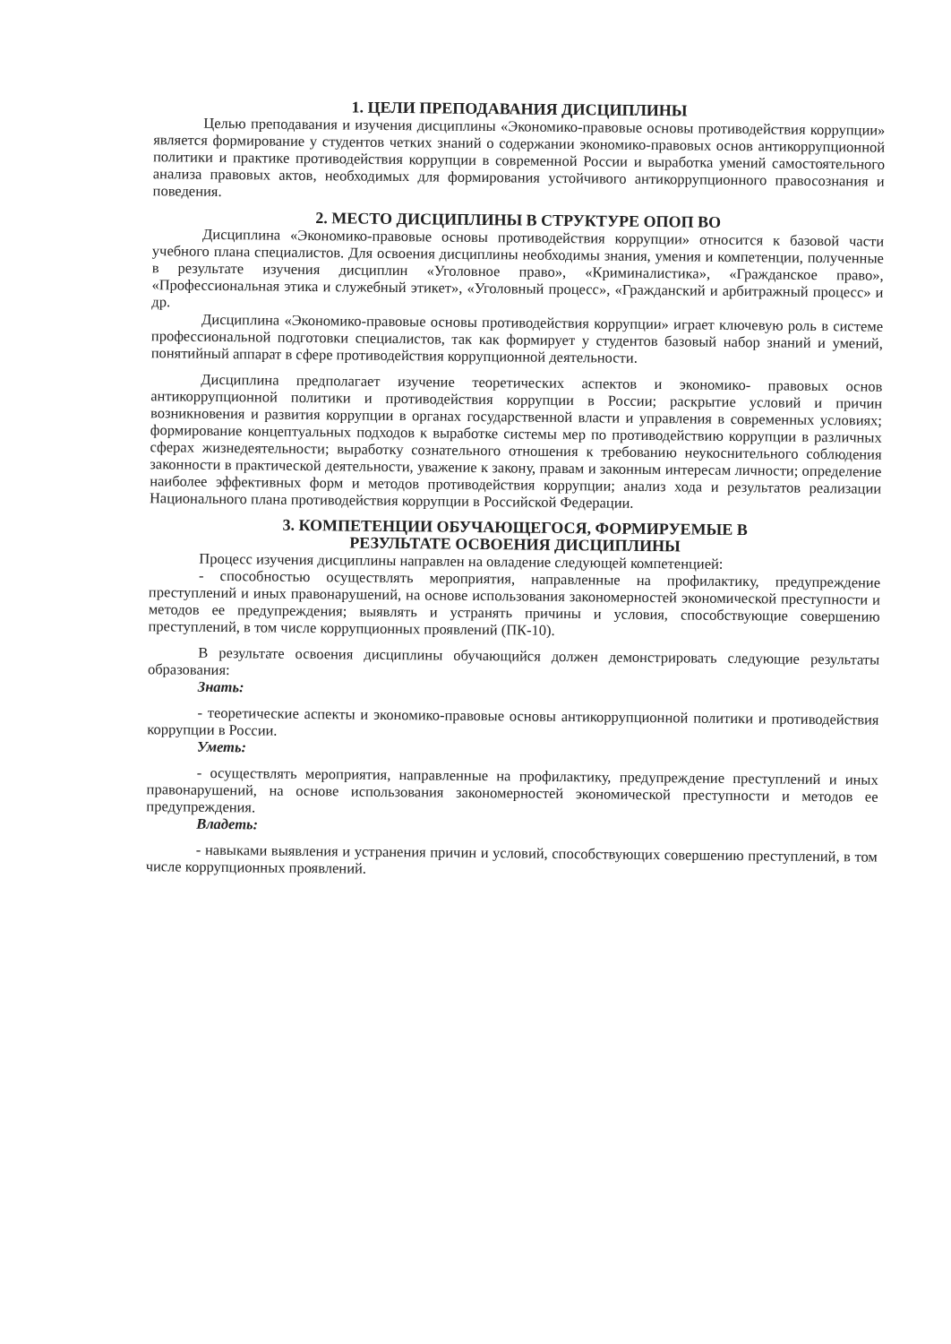1. ЦЕЛИ ПРЕПОДАВАНИЯ ДИСЦИПЛИНЫ
Целью преподавания и изучения дисциплины «Экономико-правовые основы противодействия коррупции» является формирование у студентов четких знаний о содержании экономико-правовых основ антикоррупционной политики и практике противодействия коррупции в современной России и выработка умений самостоятельного анализа правовых актов, необходимых для формирования устойчивого антикоррупционного правосознания и поведения.
2. МЕСТО ДИСЦИПЛИНЫ В СТРУКТУРЕ ОПОП ВО
Дисциплина «Экономико-правовые основы противодействия коррупции» относится к базовой части учебного плана специалистов. Для освоения дисциплины необходимы знания, умения и компетенции, полученные в результате изучения дисциплин «Уголовное право», «Криминалистика», «Гражданское право», «Профессиональная этика и служебный этикет», «Уголовный процесс», «Гражданский и арбитражный процесс» и др.
Дисциплина «Экономико-правовые основы противодействия коррупции» играет ключевую роль в системе профессиональной подготовки специалистов, так как формирует у студентов базовый набор знаний и умений, понятийный аппарат в сфере противодействия коррупционной деятельности.
Дисциплина предполагает изучение теоретических аспектов и экономико- правовых основ антикоррупционной политики и противодействия коррупции в России; раскрытие условий и причин возникновения и развития коррупции в органах государственной власти и управления в современных условиях; формирование концептуальных подходов к выработке системы мер по противодействию коррупции в различных сферах жизнедеятельности; выработку сознательного отношения к требованию неукоснительного соблюдения законности в практической деятельности, уважение к закону, правам и законным интересам личности; определение наиболее эффективных форм и методов противодействия коррупции; анализ хода и результатов реализации Национального плана противодействия коррупции в Российской Федерации.
3. КОМПЕТЕНЦИИ ОБУЧАЮЩЕГОСЯ, ФОРМИРУЕМЫЕ В
РЕЗУЛЬТАТЕ ОСВОЕНИЯ ДИСЦИПЛИНЫ
Процесс изучения дисциплины направлен на овладение следующей компетенцией:
- способностью осуществлять мероприятия, направленные на профилактику, предупреждение преступлений и иных правонарушений, на основе использования закономерностей экономической преступности и методов ее предупреждения; выявлять и устранять причины и условия, способствующие совершению преступлений, в том числе коррупционных проявлений (ПК-10).
В результате освоения дисциплины обучающийся должен демонстрировать следующие результаты образования:
Знать:
- теоретические аспекты и экономико-правовые основы антикоррупционной политики и противодействия коррупции в России.
Уметь:
- осуществлять мероприятия, направленные на профилактику, предупреждение преступлений и иных правонарушений, на основе использования закономерностей экономической преступности и методов ее предупреждения.
Владеть:
- навыками выявления и устранения причин и условий, способствующих совершению преступлений, в том числе коррупционных проявлений.